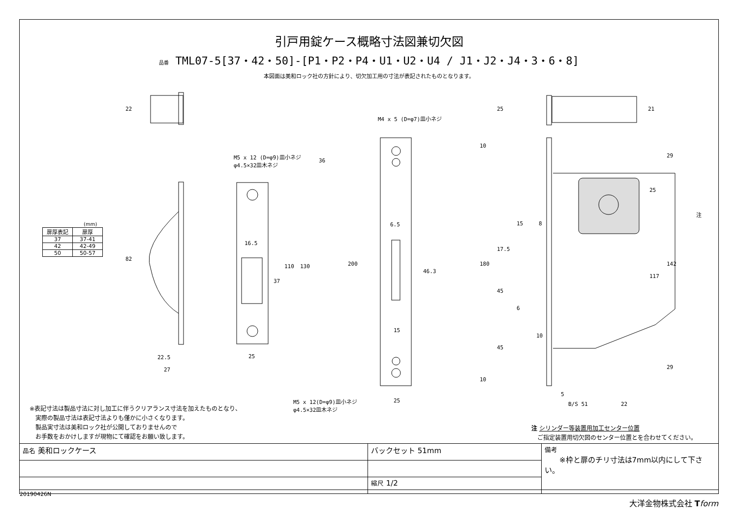引戸用錠ケース概略寸法図兼切欠図
品番 TML07-5[37・42・50]-[P1・P2・P4・U1・U2・U4 / J1・J2・J4・3・6・8]
本図面は美和ロック社の方針により、切欠加工用の寸法が表記されたものとなります。
M5 x 12 (D=φ9)皿小ネジ
φ4.5×32皿木ネジ
M4 x 5 (D=φ7)皿小ネジ
M5 x 12(D=φ9)皿小ネジ
φ4.5×32皿木ネジ
82
22.5
27
25
16.5
37
110 130
36
200
25
6.5
46.3
15
22 25 21
10
180
10
29
25
142
117
29
注
15 8
17.5
45
6
10
45
5
B/S 51 22
(mm)
| 扉厚表記 | 扉厚 |
| --- | --- |
| 37 | 37-41 |
| 42 | 42-49 |
| 50 | 50-57 |
※表記寸法は製品寸法に対し加工に伴うクリアランス寸法を加えたものとなり、
　実際の製品寸法は表記寸法よりも僅かに小さくなります。
　製品実寸法は美和ロック社が公開しておりませんので
　お手数をおかけしますが現物にて確認をお願い致します。
注 シリンダー等装置用加工センター位置
　ご指定装置用切欠図のセンター位置とを合わせてください。
| 品名 美和ロックケース | バックセット 51mm | 備考 ※枠と扉のチリ寸法は7mm以内にして下さい。 |
| | 縮尺 1/2 | |
20190426N
大洋金物株式会社 Tform